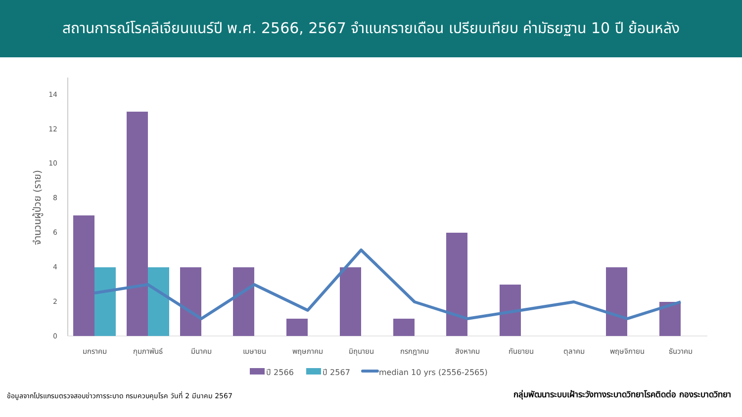สถานการณ์โรคลีเจียนแนร์ปี พ.ศ. 2566, 2567 จำแนกรายเดือน เปรียบเทียบ ค่ามัธยฐาน 10 ปี ย้อนหลัง
0
2
4
6
8
10
12
14
จำนวนผู้ป่วย (ราย)
มกราคม
กุมภาพันธ์
มีนาคม
เมษายน
พฤษภาคม
มิถุนายน
กรกฎาคม
สิงหาคม
กันยายน
ตุลาคม
พฤษจิกายน
ธันวาคม
ปี 2566
ปี 2567
median 10 yrs (2556-2565)
ข้อมูลจากโปรแกรมตรวจสอบข่าวการระบาด กรมควบคุมโรค วันที่ 2 มีนาคม 2567 กลุ่มพัฒนาระบบเฝ้าระวังทางระบาดวิทยาโรคติดต่อ กองระบาดวิทยา